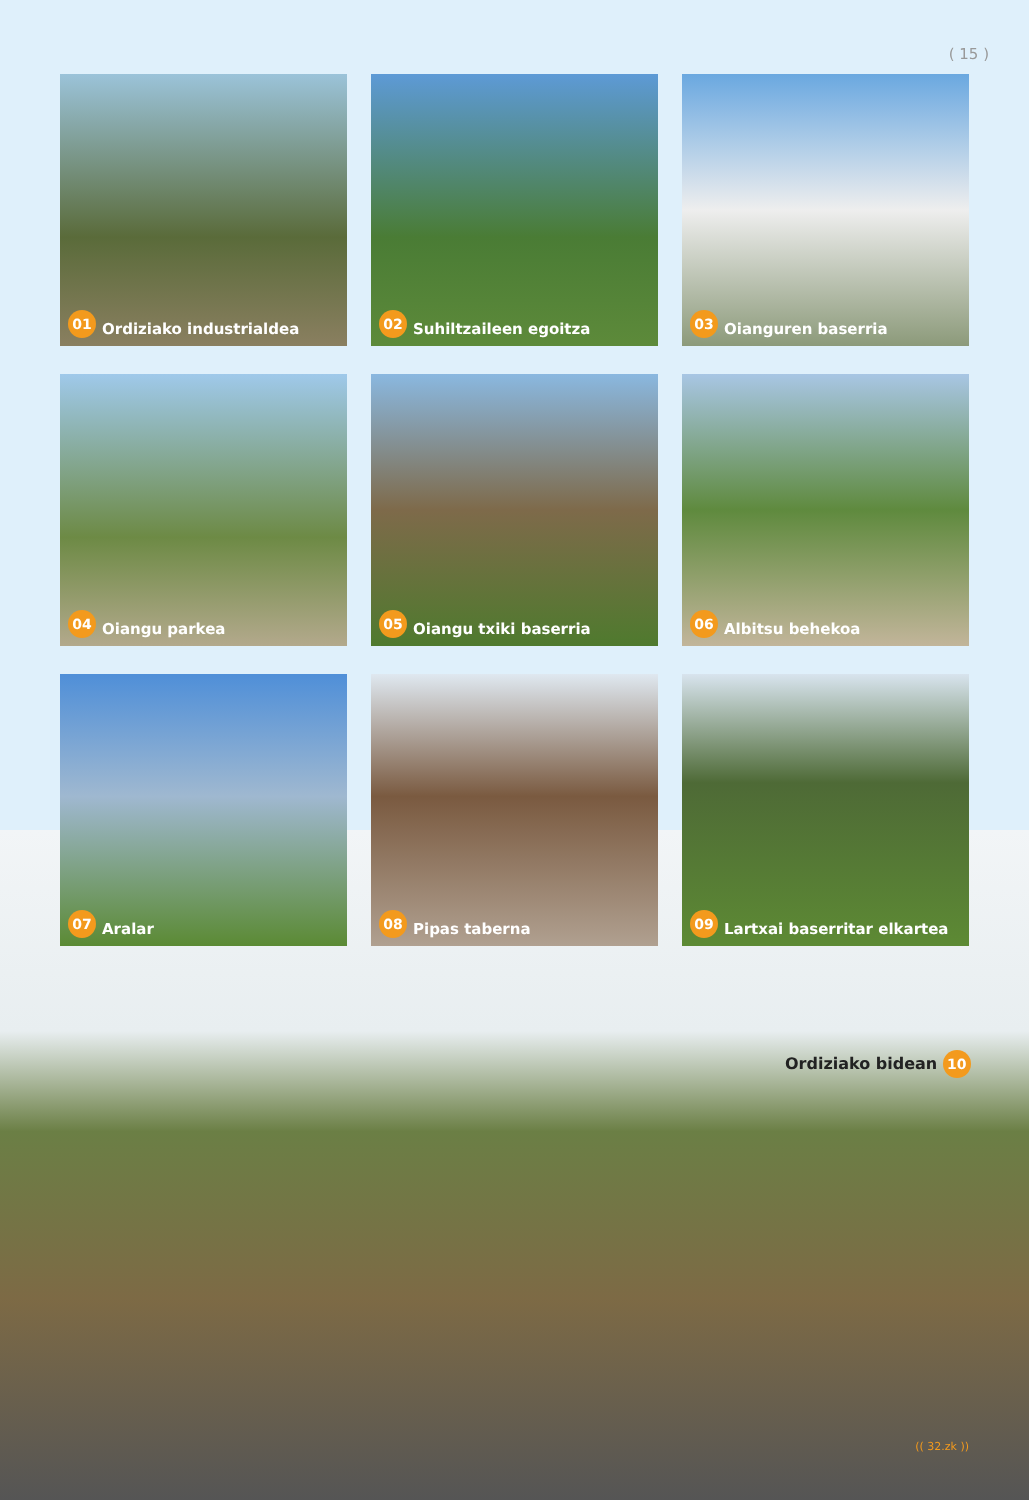( 15 )
01 Ordiziako industrialdea
02 Suhiltzaileen egoitza
03 Oianguren baserria
04 Oiangu parkea
05 Oiangu txiki baserria
06 Albitsu behekoa
07 Aralar
08 Pipas taberna
09 Lartxai baserritar elkartea
Ordiziako bidean 10
(( 32.zk ))